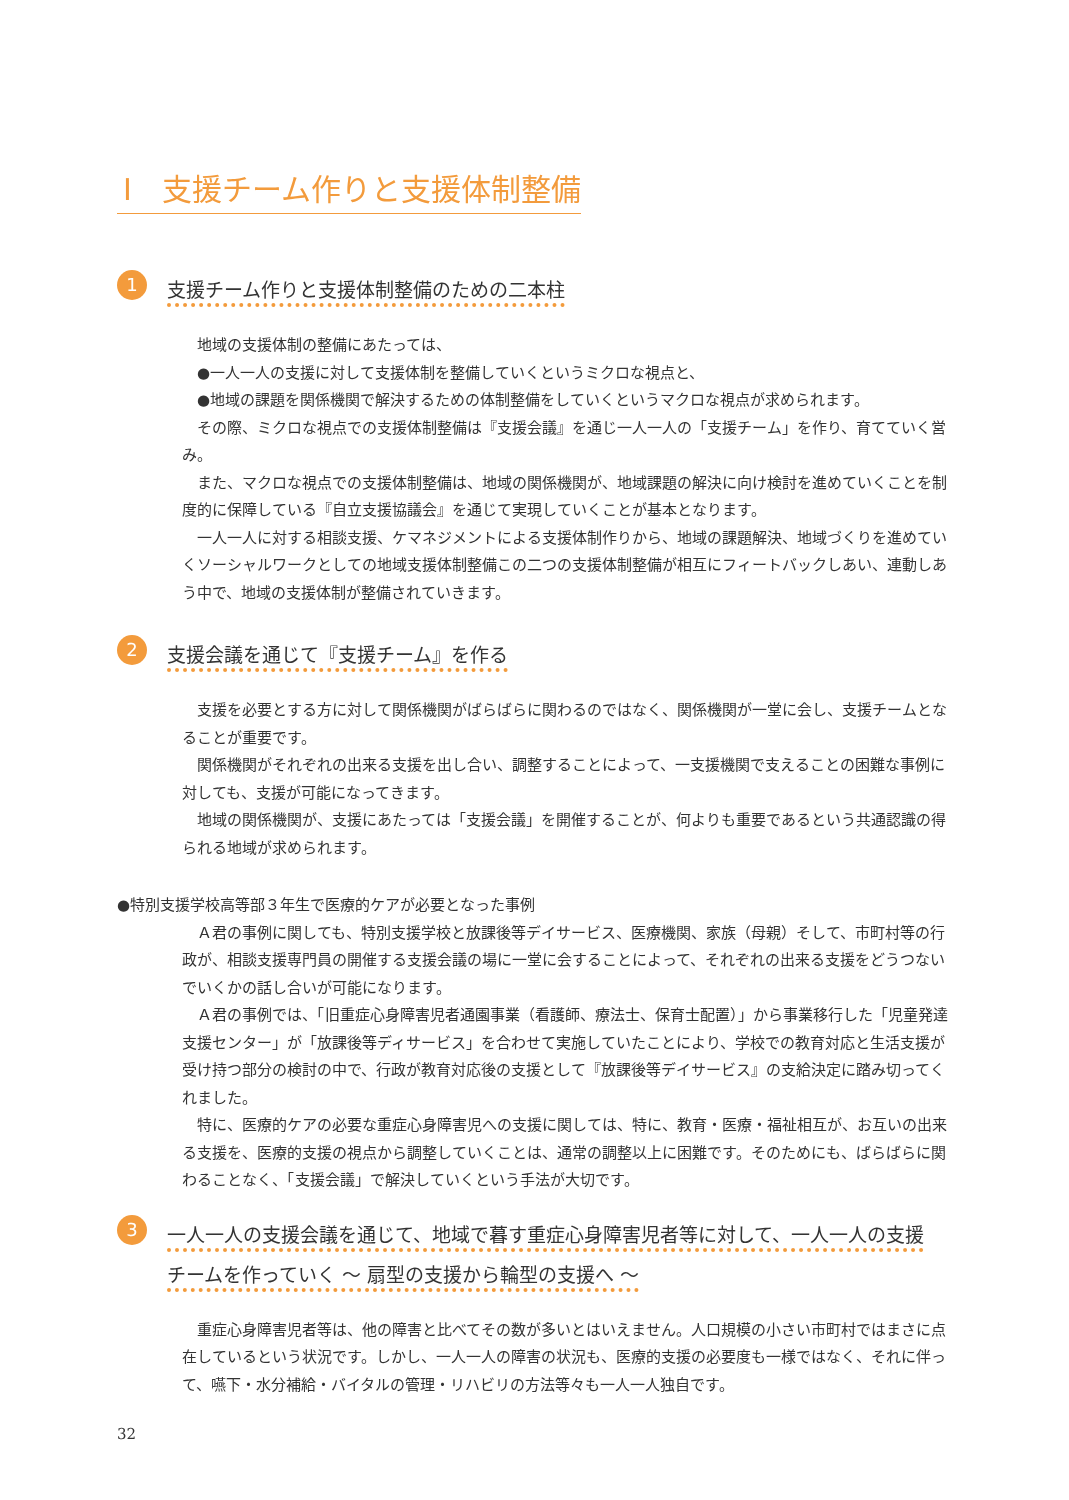Ⅰ　支援チーム作りと支援体制整備
1
支援チーム作りと支援体制整備のための二本柱
地域の支援体制の整備にあたっては、
●一人一人の支援に対して支援体制を整備していくというミクロな視点と、
●地域の課題を関係機関で解決するための体制整備をしていくというマクロな視点が求められます。
その際、ミクロな視点での支援体制整備は『支援会議』を通じ一人一人の「支援チーム」を作り、育てていく営み。
また、マクロな視点での支援体制整備は、地域の関係機関が、地域課題の解決に向け検討を進めていくことを制度的に保障している『自立支援協議会』を通じて実現していくことが基本となります。
一人一人に対する相談支援、ケマネジメントによる支援体制作りから、地域の課題解決、地域づくりを進めていくソーシャルワークとしての地域支援体制整備この二つの支援体制整備が相互にフィートバックしあい、連動しあう中で、地域の支援体制が整備されていきます。
2
支援会議を通じて『支援チーム』を作る
支援を必要とする方に対して関係機関がばらばらに関わるのではなく、関係機関が一堂に会し、支援チームとなることが重要です。
関係機関がそれぞれの出来る支援を出し合い、調整することによって、一支援機関で支えることの困難な事例に対しても、支援が可能になってきます。
地域の関係機関が、支援にあたっては「支援会議」を開催することが、何よりも重要であるという共通認識の得られる地域が求められます。
●特別支援学校高等部３年生で医療的ケアが必要となった事例
Ａ君の事例に関しても、特別支援学校と放課後等デイサービス、医療機関、家族（母親）そして、市町村等の行政が、相談支援専門員の開催する支援会議の場に一堂に会することによって、それぞれの出来る支援をどうつないでいくかの話し合いが可能になります。
Ａ君の事例では、「旧重症心身障害児者通園事業（看護師、療法士、保育士配置）」から事業移行した「児童発達支援センター」が「放課後等ディサービス」を合わせて実施していたことにより、学校での教育対応と生活支援が受け持つ部分の検討の中で、行政が教育対応後の支援として『放課後等デイサービス』の支給決定に踏み切ってくれました。
特に、医療的ケアの必要な重症心身障害児への支援に関しては、特に、教育・医療・福祉相互が、お互いの出来る支援を、医療的支援の視点から調整していくことは、通常の調整以上に困難です。そのためにも、ばらばらに関わることなく、「支援会議」で解決していくという手法が大切です。
3
一人一人の支援会議を通じて、地域で暮す重症心身障害児者等に対して、一人一人の支援
チームを作っていく ～ 扇型の支援から輪型の支援へ ～
重症心身障害児者等は、他の障害と比べてその数が多いとはいえません。人口規模の小さい市町村ではまさに点在しているという状況です。しかし、一人一人の障害の状況も、医療的支援の必要度も一様ではなく、それに伴って、嚥下・水分補給・バイタルの管理・リハビリの方法等々も一人一人独自です。
32